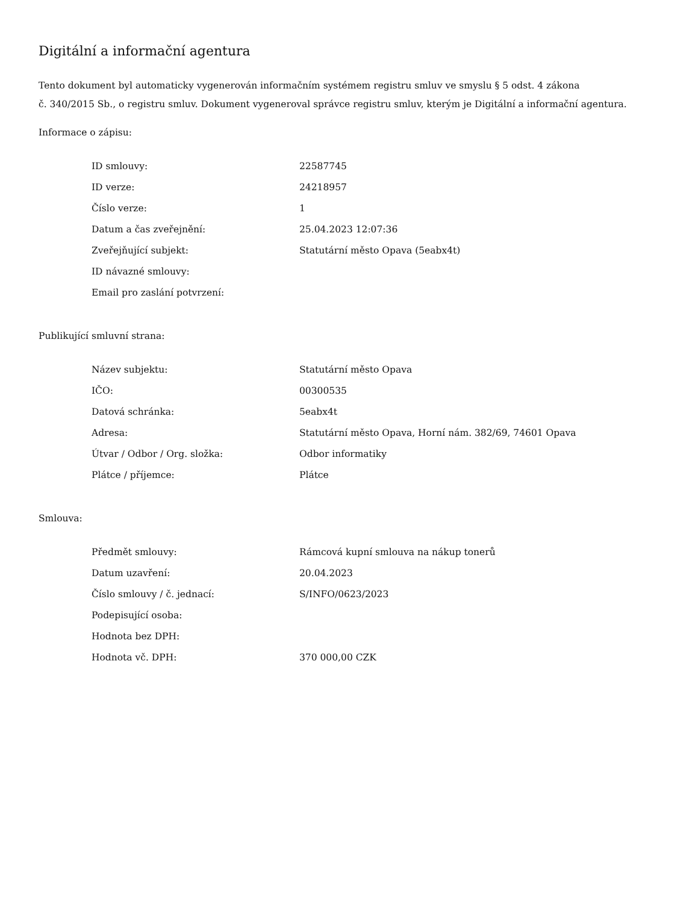Digitální a informační agentura
Tento dokument byl automaticky vygenerován informačním systémem registru smluv ve smyslu § 5 odst. 4 zákona
č. 340/2015 Sb., o registru smluv. Dokument vygeneroval správce registru smluv, kterým je Digitální a informační agentura.
Informace o zápisu:
| ID smlouvy: | 22587745 |
| ID verze: | 24218957 |
| Číslo verze: | 1 |
| Datum a čas zveřejnění: | 25.04.2023 12:07:36 |
| Zveřejňující subjekt: | Statutární město Opava (5eabx4t) |
| ID návazné smlouvy: | |
| Email pro zaslání potvrzení: | |
Publikující smluvní strana:
| Název subjektu: | Statutární město Opava |
| IČO: | 00300535 |
| Datová schránka: | 5eabx4t |
| Adresa: | Statutární město Opava, Horní nám. 382/69, 74601 Opava |
| Útvar / Odbor / Org. složka: | Odbor informatiky |
| Plátce / příjemce: | Plátce |
Smlouva:
| Předmět smlouvy: | Rámcová kupní smlouva na nákup tonerů |
| Datum uzavření: | 20.04.2023 |
| Číslo smlouvy / č. jednací: | S/INFO/0623/2023 |
| Podepisující osoba: | |
| Hodnota bez DPH: | |
| Hodnota vč. DPH: | 370 000,00 CZK |